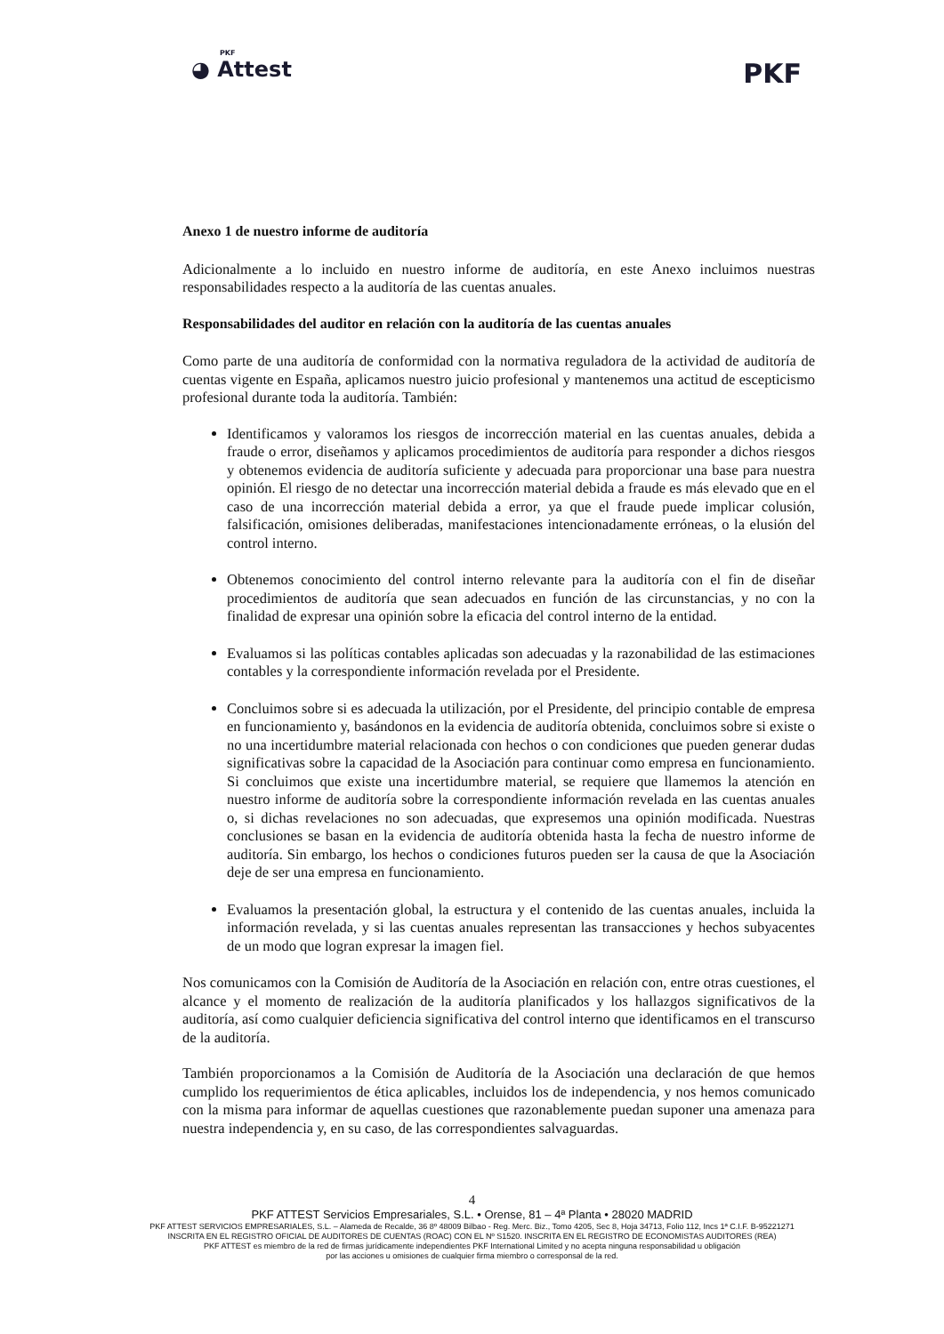PKF
◕ Attest
PKF
Anexo 1 de nuestro informe de auditoría
Adicionalmente a lo incluido en nuestro informe de auditoría, en este Anexo incluimos nuestras responsabilidades respecto a la auditoría de las cuentas anuales.
Responsabilidades del auditor en relación con la auditoría de las cuentas anuales
Como parte de una auditoría de conformidad con la normativa reguladora de la actividad de auditoría de cuentas vigente en España, aplicamos nuestro juicio profesional y mantenemos una actitud de escepticismo profesional durante toda la auditoría. También:
Identificamos y valoramos los riesgos de incorrección material en las cuentas anuales, debida a fraude o error, diseñamos y aplicamos procedimientos de auditoría para responder a dichos riesgos y obtenemos evidencia de auditoría suficiente y adecuada para proporcionar una base para nuestra opinión. El riesgo de no detectar una incorrección material debida a fraude es más elevado que en el caso de una incorrección material debida a error, ya que el fraude puede implicar colusión, falsificación, omisiones deliberadas, manifestaciones intencionadamente erróneas, o la elusión del control interno.
Obtenemos conocimiento del control interno relevante para la auditoría con el fin de diseñar procedimientos de auditoría que sean adecuados en función de las circunstancias, y no con la finalidad de expresar una opinión sobre la eficacia del control interno de la entidad.
Evaluamos si las políticas contables aplicadas son adecuadas y la razonabilidad de las estimaciones contables y la correspondiente información revelada por el Presidente.
Concluimos sobre si es adecuada la utilización, por el Presidente, del principio contable de empresa en funcionamiento y, basándonos en la evidencia de auditoría obtenida, concluimos sobre si existe o no una incertidumbre material relacionada con hechos o con condiciones que pueden generar dudas significativas sobre la capacidad de la Asociación para continuar como empresa en funcionamiento. Si concluimos que existe una incertidumbre material, se requiere que llamemos la atención en nuestro informe de auditoría sobre la correspondiente información revelada en las cuentas anuales o, si dichas revelaciones no son adecuadas, que expresemos una opinión modificada. Nuestras conclusiones se basan en la evidencia de auditoría obtenida hasta la fecha de nuestro informe de auditoría. Sin embargo, los hechos o condiciones futuros pueden ser la causa de que la Asociación deje de ser una empresa en funcionamiento.
Evaluamos la presentación global, la estructura y el contenido de las cuentas anuales, incluida la información revelada, y si las cuentas anuales representan las transacciones y hechos subyacentes de un modo que logran expresar la imagen fiel.
Nos comunicamos con la Comisión de Auditoría de la Asociación en relación con, entre otras cuestiones, el alcance y el momento de realización de la auditoría planificados y los hallazgos significativos de la auditoría, así como cualquier deficiencia significativa del control interno que identificamos en el transcurso de la auditoría.
También proporcionamos a la Comisión de Auditoría de la Asociación una declaración de que hemos cumplido los requerimientos de ética aplicables, incluidos los de independencia, y nos hemos comunicado con la misma para informar de aquellas cuestiones que razonablemente puedan suponer una amenaza para nuestra independencia y, en su caso, de las correspondientes salvaguardas.
4
PKF ATTEST Servicios Empresariales, S.L. • Orense, 81 – 4ª Planta • 28020 MADRID
PKF ATTEST SERVICIOS EMPRESARIALES, S.L. – Alameda de Recalde, 36 8º 48009 Bilbao - Reg. Merc. Biz., Tomo 4205, Sec 8, Hoja 34713, Folio 112, Incs 1ª C.I.F. B-95221271
INSCRITA EN EL REGISTRO OFICIAL DE AUDITORES DE CUENTAS (ROAC) CON EL Nº S1520. INSCRITA EN EL REGISTRO DE ECONOMISTAS AUDITORES (REA)
PKF ATTEST es miembro de la red de firmas jurídicamente independientes PKF International Limited y no acepta ninguna responsabilidad u obligación
por las acciones u omisiones de cualquier firma miembro o corresponsal de la red.